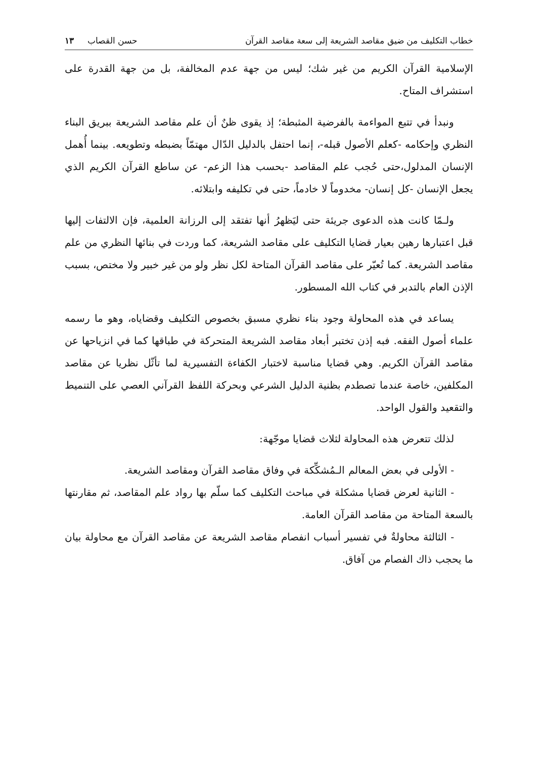خطاب التكليف من ضيق مقاصد الشريعة إلى سعة مقاصد القرآن حسن القصاب ١٣
الإسلامية القرآن الكريم من غير شك؛ ليس من جهة عدم المخالفة، بل من جهة القدرة على استشراف المتاح.
ونبدأ في تتبع المواءمة بالفرضية المثبطة؛ إذ يقوى ظنٌ أن علم مقاصد الشريعة ببريق البناء النظري وإحكامه -كعلم الأصول قبله-، إنما احتفل بالدليل الدّال مهتمّاً بضبطه وتطويعه. بينما أُهمل الإنسان المدلول،حتى حُجب علم المقاصد -بحسب هذا الزعم- عن ساطع القرآن الكريم الذي يجعل الإنسان -كل إنسان- مخدوماً لا خادماً، حتى في تكليفه وابتلائه.
ولـمّا كانت هذه الدعوى جريئة حتى ليَظهرُ أنها تفتقد إلى الرزانة العلمية، فإن الالتفات إليها قبل اعتبارها رهين بعيار قضايا التكليف على مقاصد الشريعة، كما وردت في بنائها النظري من علم مقاصد الشريعة. كما تُعيّر على مقاصد القرآن المتاحة لكل نظر ولو من غير خبير ولا مختص، بسبب الإذن العام بالتدبر في كتاب الله المسطور.
يساعد في هذه المحاولة وجود بناء نظري مسبق بخصوص التكليف وقضاياه، وهو ما رسمه علماء أصول الفقه. فبه إذن تختبر أبعاد مقاصد الشريعة المتحركة في طباقها كما في انزياحها عن مقاصد القرآن الكريم. وهي قضايا مناسبة لاختبار الكفاءة التفسيرية لما تأثّل نظريا عن مقاصد المكلفين، خاصة عندما تصطدم بظنية الدليل الشرعي وبحركة اللفظ القرآني العصي على التنميط والتقعيد والقول الواحد.
لذلك تتعرض هذه المحاولة لثلاث قضايا موجّهة:
- الأولى في بعض المعالم الـمُشكِّكة في وفاق مقاصد القرآن ومقاصد الشريعة.
- الثانية لعرض قضايا مشكلة في مباحث التكليف كما سلّم بها رواد علم المقاصد، ثم مقارنتها بالسعة المتاحة من مقاصد القرآن العامة.
- الثالثة محاولةٌ في تفسير أسباب انفصام مقاصد الشريعة عن مقاصد القرآن مع محاولة بيان ما يحجب ذاك الفصام من آفاق.